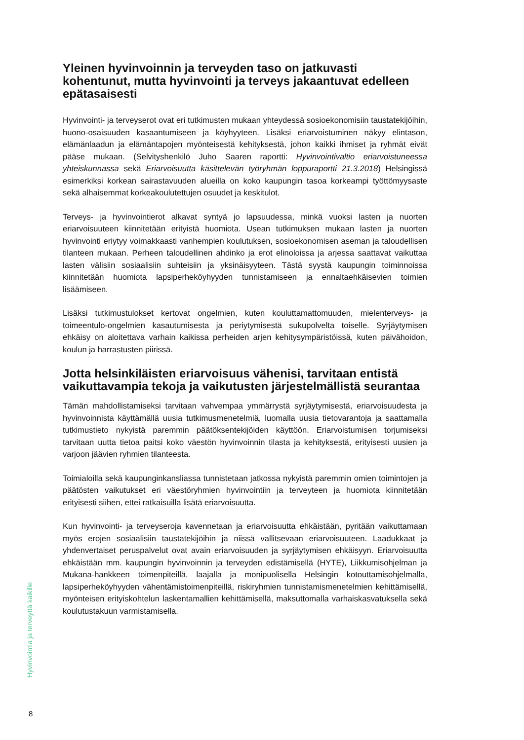Yleinen hyvinvoinnin ja terveyden taso on jatkuvasti kohentunut, mutta hyvinvointi ja terveys jakaantuvat edelleen epätasaisesti
Hyvinvointi- ja terveyserot ovat eri tutkimusten mukaan yhteydessä sosioekonomisiin taustatekijöihin, huono-osaisuuden kasaantumiseen ja köyhyyteen. Lisäksi eriarvoistuminen näkyy elintason, elämänlaadun ja elämäntapojen myönteisestä kehityksestä, johon kaikki ihmiset ja ryhmät eivät pääse mukaan. (Selvityshenkilö Juho Saaren raportti: Hyvinvointivaltio eriarvoistuneessa yhteiskunnassa sekä Eriarvoisuutta käsittelevän työryhmän loppuraportti 21.3.2018) Helsingissä esimerkiksi korkean sairastavuuden alueilla on koko kaupungin tasoa korkeampi työttömyysaste sekä alhaisemmat korkeakoulutettujen osuudet ja keskitulot.
Terveys- ja hyvinvointierot alkavat syntyä jo lapsuudessa, minkä vuoksi lasten ja nuorten eriarvoisuuteen kiinnitetään erityistä huomiota. Usean tutkimuksen mukaan lasten ja nuorten hyvinvointi eriytyy voimakkaasti vanhempien koulutuksen, sosioekonomisen aseman ja taloudellisen tilanteen mukaan. Perheen taloudellinen ahdinko ja erot elinoloissa ja arjessa saattavat vaikuttaa lasten välisiin sosiaalisiin suhteisiin ja yksinäisyyteen. Tästä syystä kaupungin toiminnoissa kiinnitetään huomiota lapsiperheköyhyyden tunnistamiseen ja ennaltaehkäisevien toimien lisäämiseen.
Lisäksi tutkimustulokset kertovat ongelmien, kuten kouluttamattomuuden, mielenterveys- ja toimeentulo-ongelmien kasautumisesta ja periytymisestä sukupolvelta toiselle. Syrjäytymisen ehkäisy on aloitettava varhain kaikissa perheiden arjen kehitysympäristöissä, kuten päivähoidon, koulun ja harrastusten piirissä.
Jotta helsinkiläisten eriarvoisuus vähenisi, tarvitaan entistä vaikuttavampia tekoja ja vaikutusten järjestelmällistä seurantaa
Tämän mahdollistamiseksi tarvitaan vahvempaa ymmärrystä syrjäytymisestä, eriarvoisuudesta ja hyvinvoinnista käyttämällä uusia tutkimusmenetelmiä, luomalla uusia tietovarantoja ja saattamalla tutkimustieto nykyistä paremmin päätöksentekijöiden käyttöön. Eriarvoistumisen torjumiseksi tarvitaan uutta tietoa paitsi koko väestön hyvinvoinnin tilasta ja kehityksestä, erityisesti uusien ja varjoon jäävien ryhmien tilanteesta.
Toimialoilla sekä kaupunginkansliassa tunnistetaan jatkossa nykyistä paremmin omien toimintojen ja päätösten vaikutukset eri väestöryhmien hyvinvointiin ja terveyteen ja huomiota kiinnitetään erityisesti siihen, ettei ratkaisuilla lisätä eriarvoisuutta.
Kun hyvinvointi- ja terveyseroja kavennetaan ja eriarvoisuutta ehkäistään, pyritään vaikuttamaan myös erojen sosiaalisiin taustatekijöihin ja niissä vallitsevaan eriarvoisuuteen. Laadukkaat ja yhdenvertaiset peruspalvelut ovat avain eriarvoisuuden ja syrjäytymisen ehkäisyyn. Eriarvoisuutta ehkäistään mm. kaupungin hyvinvoinnin ja terveyden edistämisellä (HYTE), Liikkumisohjelman ja Mukana-hankkeen toimenpiteillä, laajalla ja monipuolisella Helsingin kotouttamisohjelmalla, lapsiperheköyhyyden vähentämistoimenpiteillä, riskiryhmien tunnistamismenetelmien kehittämisellä, myönteisen erityiskohtelun laskentamallien kehittämisellä, maksuttomalla varhaiskasvatuksella sekä koulutustakuun varmistamisella.
Hyvinvointia ja terveyttä kaikille
8